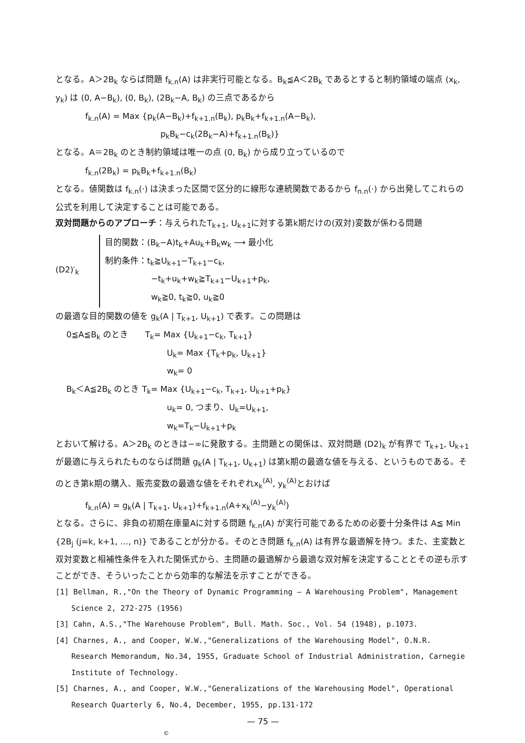となる。A＞2B<sub>k</sub> ならば問題 f<sub>k.n</sub>(A) は非実行可能となる。B<sub>k</sub>≦A＜2B<sub>k</sub> であるとすると制約領域の端点 (x<sub>k</sub>, y<sub>k</sub>) は (0, A−B<sub>k</sub>), (0, B<sub>k</sub>), (2B<sub>k</sub>−A, B<sub>k</sub>) の三点であるから
f<sub>k.n</sub>(A) = Max {p<sub>k</sub>(A−B<sub>k</sub>)+f<sub>k+1.n</sub>(B<sub>k</sub>), p<sub>k</sub>B<sub>k</sub>+f<sub>k+1.n</sub>(A−B<sub>k</sub>),
p<sub>k</sub>B<sub>k</sub>−c<sub>k</sub>(2B<sub>k</sub>−A)+f<sub>k+1.n</sub>(B<sub>k</sub>)}
となる。A＝2B<sub>k</sub> のとき制約領域は唯一の点 (0, B<sub>k</sub>) から成り立っているので
f<sub>k.n</sub>(2B<sub>k</sub>) = p<sub>k</sub>B<sub>k</sub>+f<sub>k+1.n</sub>(B<sub>k</sub>)
となる。値関数は f<sub>k.n</sub>(·) は決まった区間で区分的に線形な連続関数であるから f<sub>n.n</sub>(·) から出発してこれらの公式を利用して決定することは可能である。
双対問題からのアプローチ：与えられたT<sub>k+1</sub>, U<sub>k+1</sub>に対する第k期だけの(双対)変数が係わる問題
(D2)′<sub>k</sub>
目的関数：(B<sub>k</sub>−A)t<sub>k</sub>+Au<sub>k</sub>+B<sub>k</sub>w<sub>k</sub> ⟶ 最小化
制約条件：t<sub>k</sub>≧U<sub>k+1</sub>−T<sub>k+1</sub>−c<sub>k</sub>,
−t<sub>k</sub>+u<sub>k</sub>+w<sub>k</sub>≧T<sub>k+1</sub>−U<sub>k+1</sub>+p<sub>k</sub>,
w<sub>k</sub>≧0, t<sub>k</sub>≧0, u<sub>k</sub>≧0
の最適な目的関数の値を g<sub>k</sub>(A | T<sub>k+1</sub>, U<sub>k+1</sub>) で表す。この問題は
0≦A≦B<sub>k</sub> のとき　　T<sub>k</sub>= Max {U<sub>k+1</sub>−c<sub>k</sub>, T<sub>k+1</sub>}
U<sub>k</sub>= Max {T<sub>k</sub>+p<sub>k</sub>, U<sub>k+1</sub>}
w<sub>k</sub>= 0
B<sub>k</sub>＜A≦2B<sub>k</sub> のとき T<sub>k</sub>= Max {U<sub>k+1</sub>−c<sub>k</sub>, T<sub>k+1</sub>, U<sub>k+1</sub>+p<sub>k</sub>}
u<sub>k</sub>= 0, つまり、U<sub>k</sub>=U<sub>k+1</sub>,
w<sub>k</sub>=T<sub>k</sub>−U<sub>k+1</sub>+p<sub>k</sub>
とおいて解ける。A＞2B<sub>k</sub> のときは−∞に発散する。主問題との関係は、双対問題 (D2)<sub>k</sub> が有界で T<sub>k+1</sub>, U<sub>k+1</sub> が最適に与えられたものならば問題 g<sub>k</sub>(A | T<sub>k+1</sub>, U<sub>k+1</sub>) は第k期の最適な値を与える、というものである。そのとき第k期の購入、販売変数の最適な値をそれぞれx<sub>k</sub><sup>(A)</sup>, y<sub>k</sub><sup>(A)</sup>とおけば
f<sub>k.n</sub>(A) = g<sub>k</sub>(A | T<sub>k+1</sub>, U<sub>k+1</sub>)+f<sub>k+1.n</sub>(A+x<sub>k</sub><sup>(A)</sup>−y<sub>k</sub><sup>(A)</sup>)
となる。さらに、非負の初期在庫量Aに対する問題 f<sub>k.n</sub>(A) が実行可能であるための必要十分条件は A≦ Min {2B<sub>j</sub> (j=k, k+1, …, n)} であることが分かる。そのとき問題 f<sub>k.n</sub>(A) は有界な最適解を持つ。また、主変数と双対変数と相補性条件を入れた関係式から、主問題の最適解から最適な双対解を決定することとその逆も示すことができ、そういったことから効率的な解法を示すことができる。
[1] Bellman, R.,"On the Theory of Dynamic Programming — A Warehousing Problem", Management Science 2, 272-275 (1956)
[3] Cahn, A.S.,"The Warehouse Problem", Bull. Math. Soc., Vol. 54 (1948), p.1073.
[4] Charnes, A., and Cooper, W.W.,"Generalizations of the Warehousing Model", O.N.R. Research Memorandum, No.34, 1955, Graduate School of Industrial Administration, Carnegie Institute of Technology.
[5] Charnes, A., and Cooper, W.W.,"Generalizations of the Warehousing Model", Operational Research Quarterly 6, No.4, December, 1955, pp.131-172
— 75 —
©